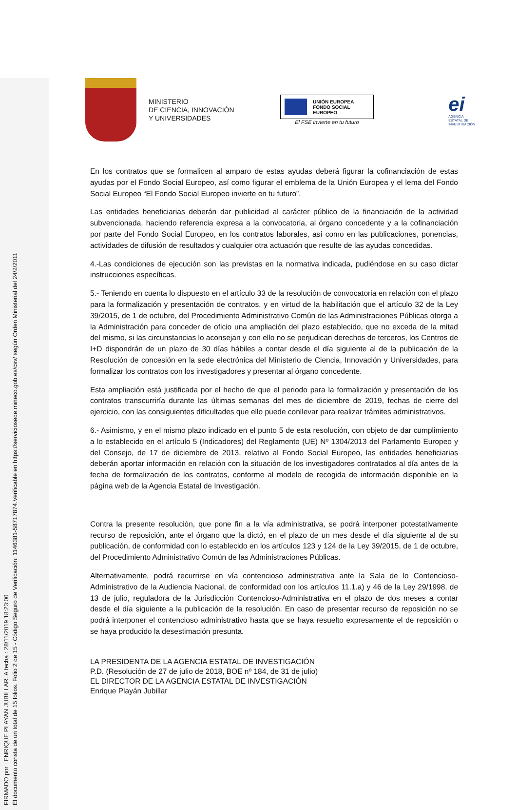FIRMADO por : ENRIQUE PLAYAN JUBILLAR. A fecha : 28/11/2019 18:23:00
El documento consta de un total de 15 folios. Folio 2 de 15 - Código Seguro de Verificación: 1146381-58717874.Verificable en https://serviciosede.mineco.gob.es/csv/ según Orden Ministerial del 24/2/2011
MINISTERIO
DE CIENCIA, INNOVACIÓN
Y UNIVERSIDADES
UNIÓN EUROPEA
FONDO SOCIAL EUROPEO
El FSE invierte en tu futuro
ei
AGENCIA
ESTATAL DE
INVESTIGACIÓN
En los contratos que se formalicen al amparo de estas ayudas deberá figurar la cofinanciación de estas ayudas por el Fondo Social Europeo, así como figurar el emblema de la Unión Europea y el lema del Fondo Social Europeo “El Fondo Social Europeo invierte en tu futuro”.
Las entidades beneficiarias deberán dar publicidad al carácter público de la financiación de la actividad subvencionada, haciendo referencia expresa a la convocatoria, al órgano concedente y a la cofinanciación por parte del Fondo Social Europeo, en los contratos laborales, así como en las publicaciones, ponencias, actividades de difusión de resultados y cualquier otra actuación que resulte de las ayudas concedidas.
4.-Las condiciones de ejecución son las previstas en la normativa indicada, pudiéndose en su caso dictar instrucciones específicas.
5.- Teniendo en cuenta lo dispuesto en el artículo 33 de la resolución de convocatoria en relación con el plazo para la formalización y presentación de contratos, y en virtud de la habilitación que el artículo 32 de la Ley 39/2015, de 1 de octubre, del Procedimiento Administrativo Común de las Administraciones Públicas otorga a la Administración para conceder de oficio una ampliación del plazo establecido, que no exceda de la mitad del mismo, si las circunstancias lo aconsejan y con ello no se perjudican derechos de terceros, los Centros de I+D dispondrán de un plazo de 30 días hábiles a contar desde el día siguiente al de la publicación de la Resolución de concesión en la sede electrónica del Ministerio de Ciencia, Innovación y Universidades, para formalizar los contratos con los investigadores y presentar al órgano concedente.
Esta ampliación está justificada por el hecho de que el periodo para la formalización y presentación de los contratos transcurriría durante las últimas semanas del mes de diciembre de 2019, fechas de cierre del ejercicio, con las consiguientes dificultades que ello puede conllevar para realizar trámites administrativos.
6.- Asimismo, y en el mismo plazo indicado en el punto 5 de esta resolución, con objeto de dar cumplimiento a lo establecido en el artículo 5 (Indicadores) del Reglamento (UE) Nº 1304/2013 del Parlamento Europeo y del Consejo, de 17 de diciembre de 2013, relativo al Fondo Social Europeo, las entidades beneficiarias deberán aportar información en relación con la situación de los investigadores contratados al día antes de la fecha de formalización de los contratos, conforme al modelo de recogida de información disponible en la página web de la Agencia Estatal de Investigación.
Contra la presente resolución, que pone fin a la vía administrativa, se podrá interponer potestativamente recurso de reposición, ante el órgano que la dictó, en el plazo de un mes desde el día siguiente al de su publicación, de conformidad con lo establecido en los artículos 123 y 124 de la Ley 39/2015, de 1 de octubre, del Procedimiento Administrativo Común de las Administraciones Públicas.
Alternativamente, podrá recurrirse en vía contencioso administrativa ante la Sala de lo Contencioso-Administrativo de la Audiencia Nacional, de conformidad con los artículos 11.1.a) y 46 de la Ley 29/1998, de 13 de julio, reguladora de la Jurisdicción Contencioso-Administrativa en el plazo de dos meses a contar desde el día siguiente a la publicación de la resolución. En caso de presentar recurso de reposición no se podrá interponer el contencioso administrativo hasta que se haya resuelto expresamente el de reposición o se haya producido la desestimación presunta.
LA PRESIDENTA DE LA AGENCIA ESTATAL DE INVESTIGACIÓN
P.D. (Resolución de 27 de julio de 2018, BOE nº 184, de 31 de julio)
EL DIRECTOR DE LA AGENCIA ESTATAL DE INVESTIGACIÓN
Enrique Playán Jubillar